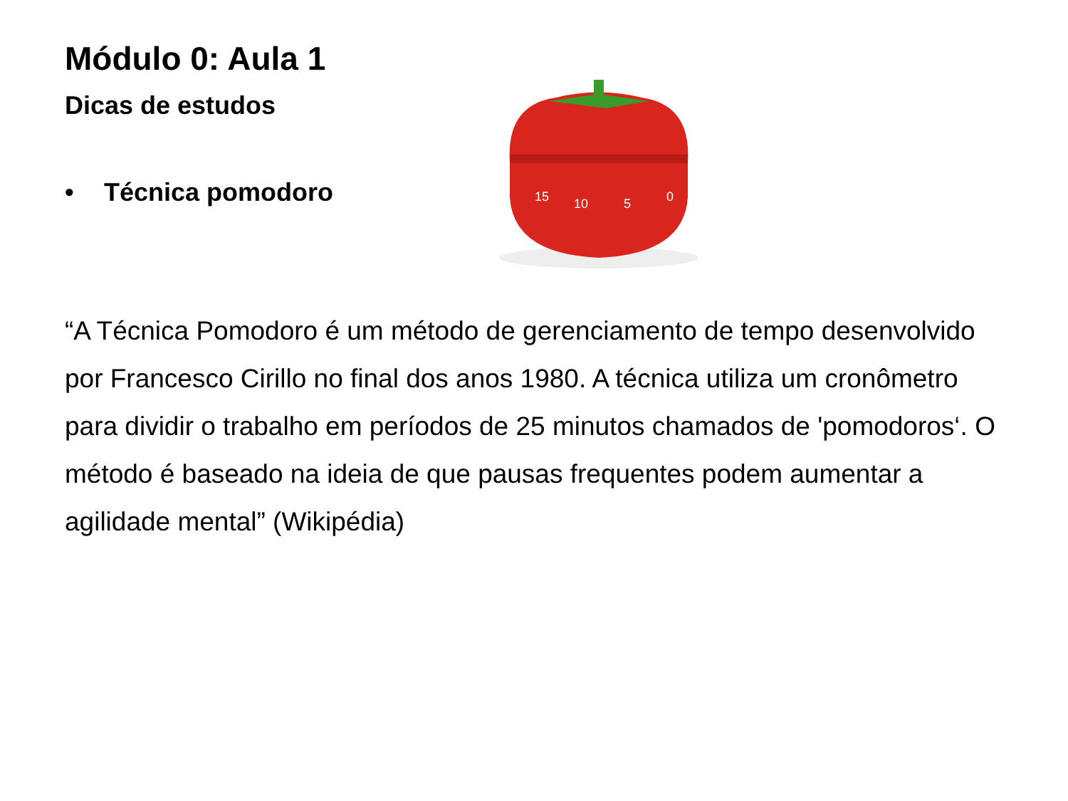Módulo 0: Aula 1
Dicas de estudos
• Técnica pomodoro
15
10
5
0
“A Técnica Pomodoro é um método de gerenciamento de tempo desenvolvido por Francesco Cirillo no final dos anos 1980. A técnica utiliza um cronômetro para dividir o trabalho em períodos de 25 minutos chamados de 'pomodoros‘. O método é baseado na ideia de que pausas frequentes podem aumentar a agilidade mental” (Wikipédia)